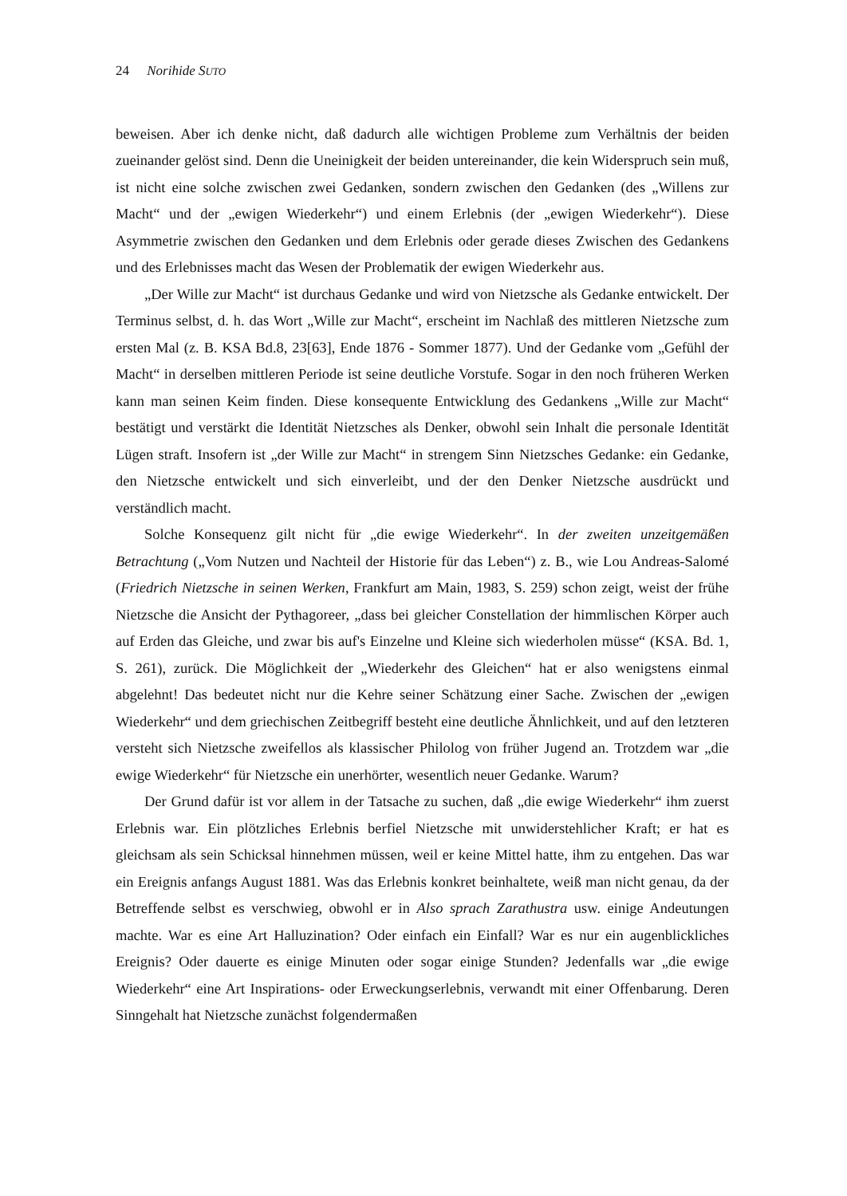24 Norihide SUTO
beweisen. Aber ich denke nicht, daß dadurch alle wichtigen Probleme zum Verhältnis der beiden zueinander gelöst sind. Denn die Uneinigkeit der beiden untereinander, die kein Widerspruch sein muß, ist nicht eine solche zwischen zwei Gedanken, sondern zwischen den Gedanken (des „Willens zur Macht“ und der „ewigen Wiederkehr“) und einem Erlebnis (der „ewigen Wiederkehr“). Diese Asymmetrie zwischen den Gedanken und dem Erlebnis oder gerade dieses Zwischen des Gedankens und des Erlebnisses macht das Wesen der Problematik der ewigen Wiederkehr aus.
„Der Wille zur Macht“ ist durchaus Gedanke und wird von Nietzsche als Gedanke entwickelt. Der Terminus selbst, d. h. das Wort „Wille zur Macht“, erscheint im Nachlaß des mittleren Nietzsche zum ersten Mal (z. B. KSA Bd.8, 23[63], Ende 1876 - Sommer 1877). Und der Gedanke vom „Gefühl der Macht“ in derselben mittleren Periode ist seine deutliche Vorstufe. Sogar in den noch früheren Werken kann man seinen Keim finden. Diese konsequente Entwicklung des Gedankens „Wille zur Macht“ bestätigt und verstärkt die Identität Nietzsches als Denker, obwohl sein Inhalt die personale Identität Lügen straft. Insofern ist „der Wille zur Macht“ in strengem Sinn Nietzsches Gedanke: ein Gedanke, den Nietzsche entwickelt und sich einverleibt, und der den Denker Nietzsche ausdrückt und verständlich macht.
Solche Konsequenz gilt nicht für „die ewige Wiederkehr“. In der zweiten unzeitgemäßen Betrachtung („Vom Nutzen und Nachteil der Historie für das Leben“) z. B., wie Lou Andreas-Salomé (Friedrich Nietzsche in seinen Werken, Frankfurt am Main, 1983, S. 259) schon zeigt, weist der frühe Nietzsche die Ansicht der Pythagoreer, „dass bei gleicher Constellation der himmlischen Körper auch auf Erden das Gleiche, und zwar bis auf's Einzelne und Kleine sich wiederholen müsse“ (KSA. Bd. 1, S. 261), zurück. Die Möglichkeit der „Wiederkehr des Gleichen“ hat er also wenigstens einmal abgelehnt! Das bedeutet nicht nur die Kehre seiner Schätzung einer Sache. Zwischen der „ewigen Wiederkehr“ und dem griechischen Zeitbegriff besteht eine deutliche Ähnlichkeit, und auf den letzteren versteht sich Nietzsche zweifellos als klassischer Philolog von früher Jugend an. Trotzdem war „die ewige Wiederkehr“ für Nietzsche ein unerhörter, wesentlich neuer Gedanke. Warum?
Der Grund dafür ist vor allem in der Tatsache zu suchen, daß „die ewige Wiederkehr“ ihm zuerst Erlebnis war. Ein plötzliches Erlebnis berfiel Nietzsche mit unwiderstehlicher Kraft; er hat es gleichsam als sein Schicksal hinnehmen müssen, weil er keine Mittel hatte, ihm zu entgehen. Das war ein Ereignis anfangs August 1881. Was das Erlebnis konkret beinhaltete, weiß man nicht genau, da der Betreffende selbst es verschwieg, obwohl er in Also sprach Zarathustra usw. einige Andeutungen machte. War es eine Art Halluzination? Oder einfach ein Einfall? War es nur ein augenblickliches Ereignis? Oder dauerte es einige Minuten oder sogar einige Stunden? Jedenfalls war „die ewige Wiederkehr“ eine Art Inspirations- oder Erweckungserlebnis, verwandt mit einer Offenbarung. Deren Sinngehalt hat Nietzsche zunächst folgendermaßen